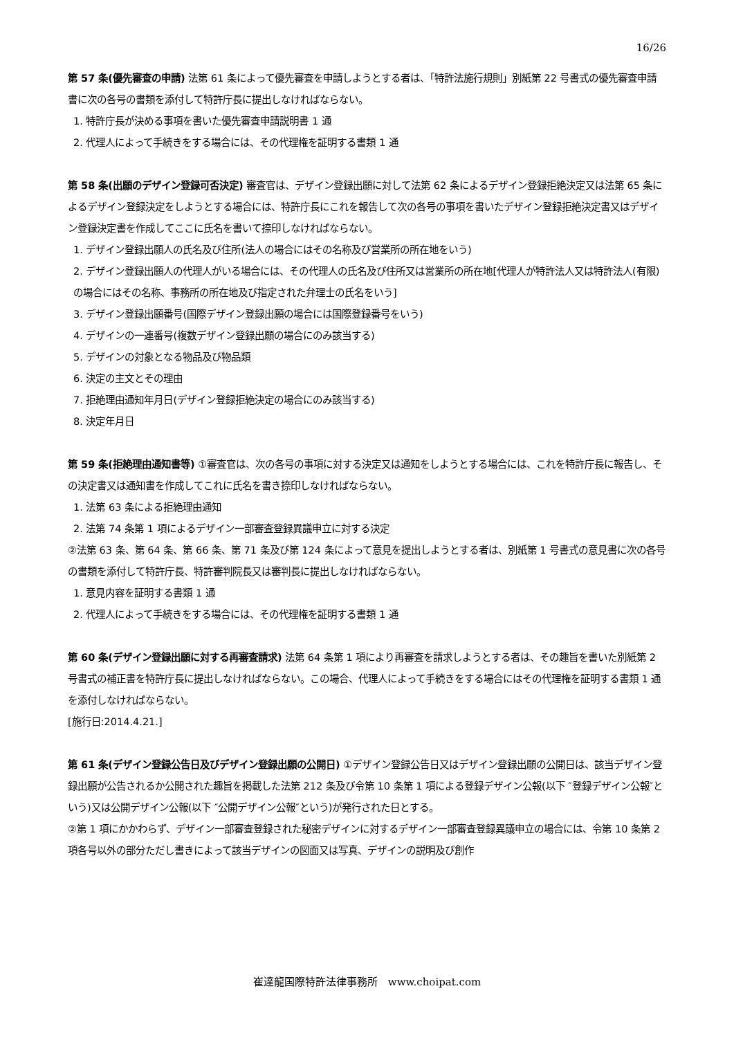16/26
第 57 条(優先審査の申請) 法第 61 条によって優先審査を申請しようとする者は、「特許法施行規則」別紙第 22 号書式の優先審査申請書に次の各号の書類を添付して特許庁長に提出しなければならない。
1. 特許庁長が決める事項を書いた優先審査申請説明書 1 通
2. 代理人によって手続きをする場合には、その代理権を証明する書類 1 通
第 58 条(出願のデザイン登録可否決定) 審査官は、デザイン登録出願に対して法第 62 条によるデザイン登録拒絶決定又は法第 65 条によるデザイン登録決定をしようとする場合には、特許庁長にこれを報告して次の各号の事項を書いたデザイン登録拒絶決定書又はデザイン登録決定書を作成してここに氏名を書いて捺印しなければならない。
1. デザイン登録出願人の氏名及び住所(法人の場合にはその名称及び営業所の所在地をいう)
2. デザイン登録出願人の代理人がいる場合には、その代理人の氏名及び住所又は営業所の所在地[代理人が特許法人又は特許法人(有限)の場合にはその名称、事務所の所在地及び指定された弁理士の氏名をいう]
3. デザイン登録出願番号(国際デザイン登録出願の場合には国際登録番号をいう)
4. デザインの一連番号(複数デザイン登録出願の場合にのみ該当する)
5. デザインの対象となる物品及び物品類
6. 決定の主文とその理由
7. 拒絶理由通知年月日(デザイン登録拒絶決定の場合にのみ該当する)
8. 決定年月日
第 59 条(拒絶理由通知書等) ①審査官は、次の各号の事項に対する決定又は通知をしようとする場合には、これを特許庁長に報告し、その決定書又は通知書を作成してこれに氏名を書き捺印しなければならない。
1. 法第 63 条による拒絶理由通知
2. 法第 74 条第 1 項によるデザイン一部審査登録異議申立に対する決定
②法第 63 条、第 64 条、第 66 条、第 71 条及び第 124 条によって意見を提出しようとする者は、別紙第 1 号書式の意見書に次の各号の書類を添付して特許庁長、特許審判院長又は審判長に提出しなければならない。
1. 意見内容を証明する書類 1 通
2. 代理人によって手続きをする場合には、その代理権を証明する書類 1 通
第 60 条(デザイン登録出願に対する再審査請求) 法第 64 条第 1 項により再審査を請求しようとする者は、その趣旨を書いた別紙第 2 号書式の補正書を特許庁長に提出しなければならない。この場合、代理人によって手続きをする場合にはその代理権を証明する書類 1 通を添付しなければならない。
[施行日:2014.4.21.]
第 61 条(デザイン登録公告日及びデザイン登録出願の公開日) ①デザイン登録公告日又はデザイン登録出願の公開日は、該当デザイン登録出願が公告されるか公開された趣旨を掲載した法第 212 条及び令第 10 条第 1 項による登録デザイン公報(以下 ″登録デザイン公報″という)又は公開デザイン公報(以下 ″公開デザイン公報″という)が発行された日とする。
②第 1 項にかかわらず、デザイン一部審査登録された秘密デザインに対するデザイン一部審査登録異議申立の場合には、令第 10 条第 2 項各号以外の部分ただし書きによって該当デザインの図面又は写真、デザインの説明及び創作
崔達龍国際特許法律事務所　www.choipat.com